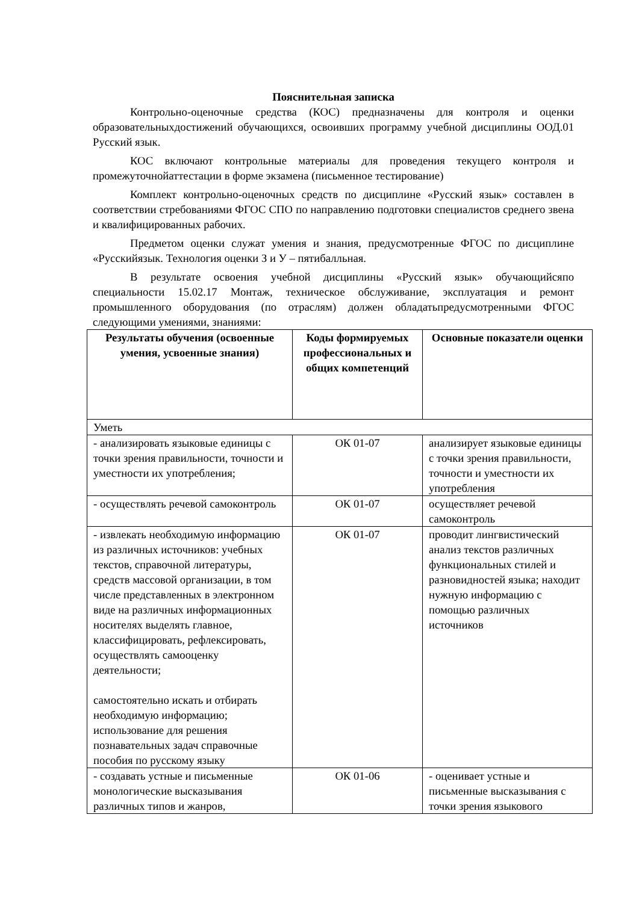Пояснительная записка
Контрольно-оценочные средства (КОС) предназначены для контроля и оценки образовательныхдостижений обучающихся, освоивших программу учебной дисциплины ООД.01 Русский язык.
КОС включают контрольные материалы для проведения текущего контроля и промежуточнойаттестации в форме экзамена (письменное тестирование)
Комплект контрольно-оценочных средств по дисциплине «Русский язык» составлен в соответствии стребованиями ФГОС СПО по направлению подготовки специалистов среднего звена и квалифицированных рабочих.
Предметом оценки служат умения и знания, предусмотренные ФГОС по дисциплине «Русскийязык. Технология оценки З и У – пятибалльная.
В результате освоения учебной дисциплины «Русский язык» обучающийсяпо специальности 15.02.17 Монтаж, техническое обслуживание, эксплуатация и ремонт промышленного оборудования (по отраслям) должен обладатьпредусмотренными ФГОС следующими умениями, знаниями:
| Результаты обучения (освоенные умения, усвоенные знания) | Коды формируемых профессиональных и общих компетенций | Основные показатели оценки |
| --- | --- | --- |
| Уметь | | |
| - анализировать языковые единицы с точки зрения правильности, точности и уместности их употребления; | ОК 01-07 | анализирует языковые единицы с точки зрения правильности, точности и уместности их употребления |
| - осуществлять речевой самоконтроль | ОК 01-07 | осуществляет речевой самоконтроль |
| - извлекать необходимую информацию из различных источников: учебных текстов, справочной литературы, средств массовой организации, в том числе представленных в электронном виде на различных информационных носителях выделять главное, классифицировать, рефлексировать, осуществлять самооценку деятельности; самостоятельно искать и отбирать необходимую информацию; использование для решения познавательных задач справочные пособия по русскому языку | ОК 01-07 | проводит лингвистический анализ текстов различных функциональных стилей и разновидностей языка; находит нужную информацию с помощью различных источников |
| - создавать устные и письменные монологические высказывания различных типов и жанров, | ОК 01-06 | - оценивает устные и письменные высказывания с точки зрения языкового |